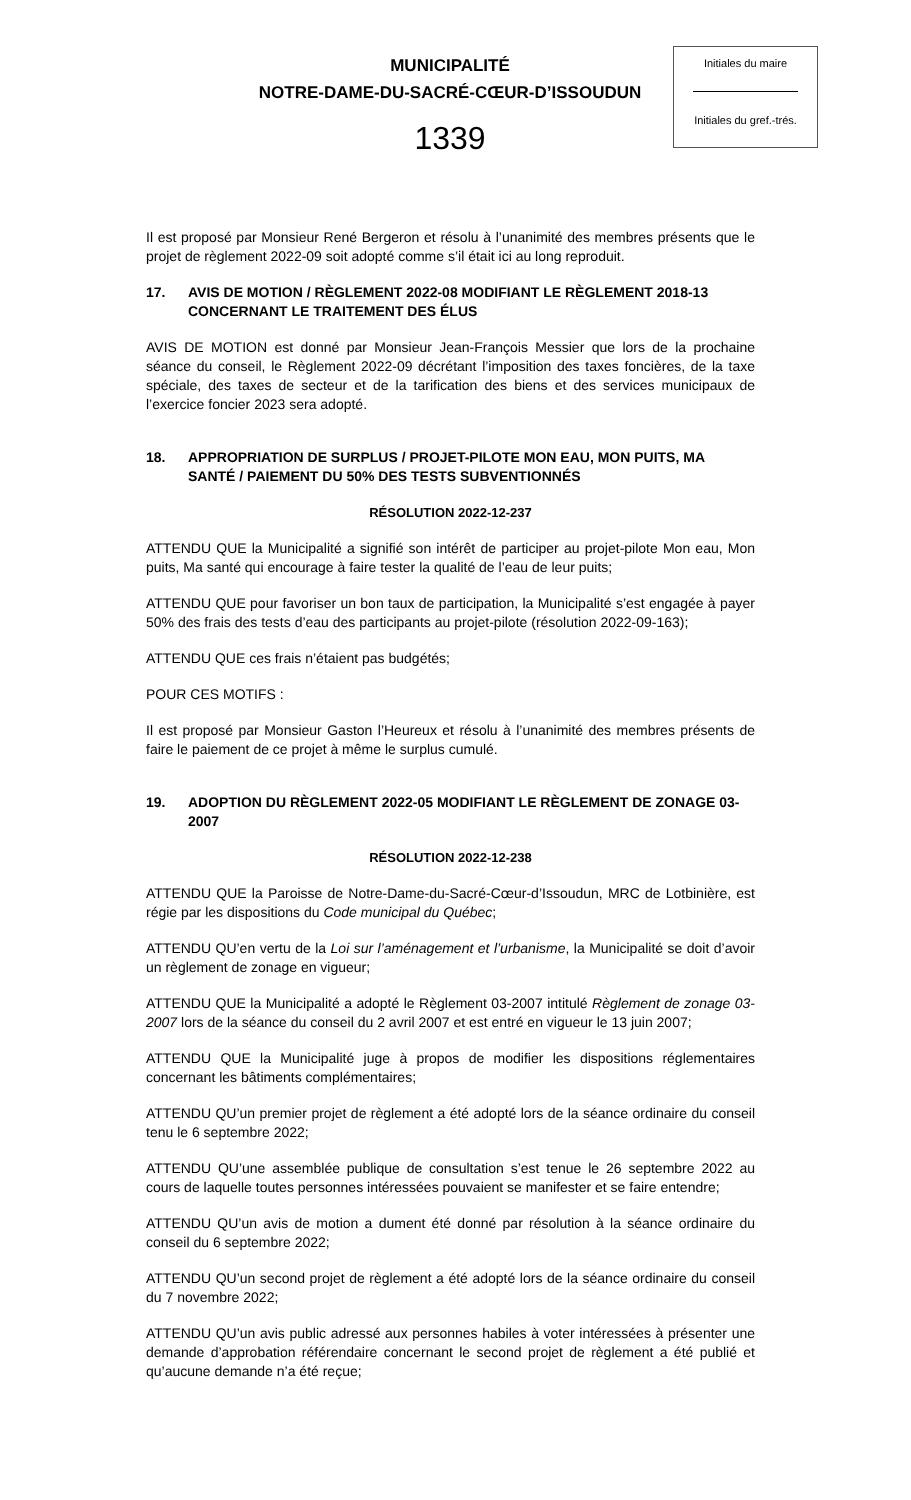MUNICIPALITÉ
NOTRE-DAME-DU-SACRÉ-CŒUR-D’ISSOUDUN
1339
Initiales du maire
Initiales du gref.-trés.
Il est proposé par Monsieur René Bergeron et résolu à l’unanimité des membres présents que le projet de règlement 2022-09 soit adopté comme s’il était ici au long reproduit.
17. AVIS DE MOTION / RÈGLEMENT 2022-08 MODIFIANT LE RÈGLEMENT 2018-13 CONCERNANT LE TRAITEMENT DES ÉLUS
AVIS DE MOTION est donné par Monsieur Jean-François Messier que lors de la prochaine séance du conseil, le Règlement 2022-09 décrétant l’imposition des taxes foncières, de la taxe spéciale, des taxes de secteur et de la tarification des biens et des services municipaux de l’exercice foncier 2023 sera adopté.
18. APPROPRIATION DE SURPLUS / PROJET-PILOTE MON EAU, MON PUITS, MA SANTÉ / PAIEMENT DU 50% DES TESTS SUBVENTIONNÉS
RÉSOLUTION 2022-12-237
ATTENDU QUE la Municipalité a signifié son intérêt de participer au projet-pilote Mon eau, Mon puits, Ma santé qui encourage à faire tester la qualité de l’eau de leur puits;
ATTENDU QUE pour favoriser un bon taux de participation, la Municipalité s’est engagée à payer 50% des frais des tests d’eau des participants au projet-pilote (résolution 2022-09-163);
ATTENDU QUE ces frais n’étaient pas budgétés;
POUR CES MOTIFS :
Il est proposé par Monsieur Gaston l’Heureux et résolu à l’unanimité des membres présents de faire le paiement de ce projet à même le surplus cumulé.
19. ADOPTION DU RÈGLEMENT 2022-05 MODIFIANT LE RÈGLEMENT DE ZONAGE 03-2007
RÉSOLUTION 2022-12-238
ATTENDU QUE la Paroisse de Notre-Dame-du-Sacré-Cœur-d’Issoudun, MRC de Lotbinière, est régie par les dispositions du Code municipal du Québec;
ATTENDU QU’en vertu de la Loi sur l’aménagement et l’urbanisme, la Municipalité se doit d’avoir un règlement de zonage en vigueur;
ATTENDU QUE la Municipalité a adopté le Règlement 03-2007 intitulé Règlement de zonage 03-2007 lors de la séance du conseil du 2 avril 2007 et est entré en vigueur le 13 juin 2007;
ATTENDU QUE la Municipalité juge à propos de modifier les dispositions réglementaires concernant les bâtiments complémentaires;
ATTENDU QU’un premier projet de règlement a été adopté lors de la séance ordinaire du conseil tenu le 6 septembre 2022;
ATTENDU QU’une assemblée publique de consultation s’est tenue le 26 septembre 2022 au cours de laquelle toutes personnes intéressées pouvaient se manifester et se faire entendre;
ATTENDU QU’un avis de motion a dument été donné par résolution à la séance ordinaire du conseil du 6 septembre 2022;
ATTENDU QU’un second projet de règlement a été adopté lors de la séance ordinaire du conseil du 7 novembre 2022;
ATTENDU QU’un avis public adressé aux personnes habiles à voter intéressées à présenter une demande d’approbation référendaire concernant le second projet de règlement a été publié et qu’aucune demande n’a été reçue;